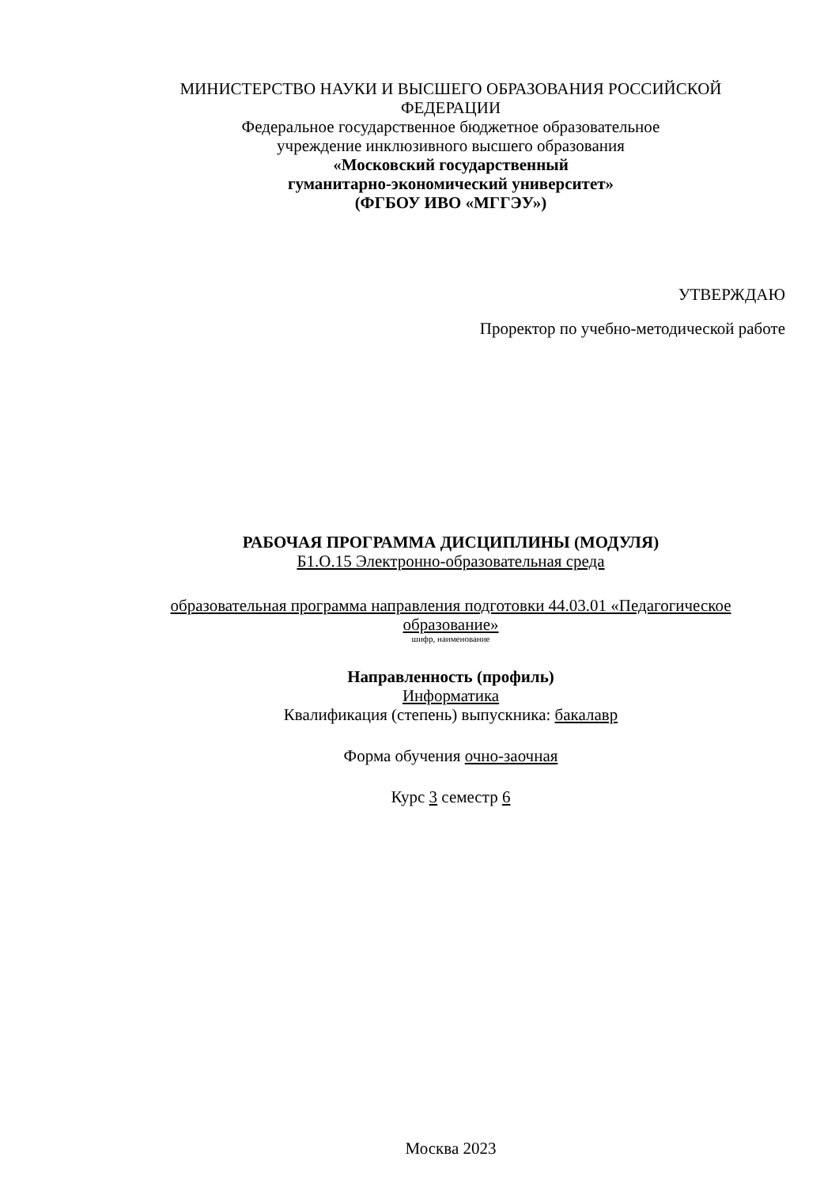МИНИСТЕРСТВО НАУКИ И ВЫСШЕГО ОБРАЗОВАНИЯ РОССИЙСКОЙ
ФЕДЕРАЦИИ
Федеральное государственное бюджетное образовательное
учреждение инклюзивного высшего образования
«Московский государственный
гуманитарно-экономический университет»
(ФГБОУ ИВО «МГГЭУ»)
УТВЕРЖДАЮ
Проректор по учебно-методической работе
РАБОЧАЯ ПРОГРАММА ДИСЦИПЛИНЫ (МОДУЛЯ)
Б1.О.15 Электронно-образовательная среда
образовательная программа направления подготовки 44.03.01 «Педагогическое
образование»
шифр, наименование
Направленность (профиль)
Информатика
Квалификация (степень) выпускника: бакалавр
Форма обучения очно-заочная
Курс 3 семестр 6
Москва 2023